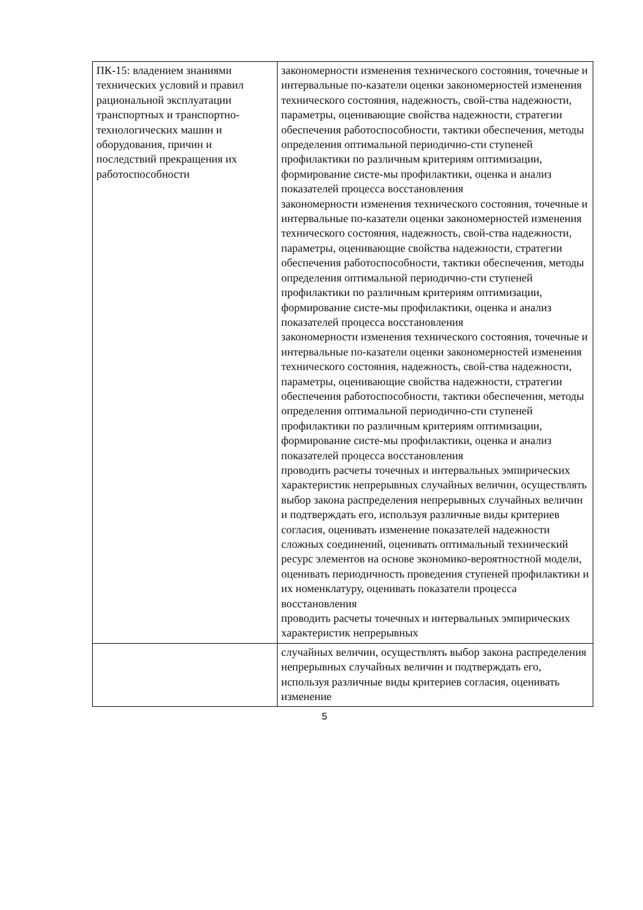| ПК-15: владением знаниями технических условий и правил рациональной эксплуатации транспортных и транспортно-технологических машин и оборудования, причин и последствий прекращения их работоспособности | закономерности изменения технического состояния, точечные и интервальные по-казатели оценки закономерностей изменения технического состояния, надежность, свой-ства надежности, параметры, оценивающие свойства надежности, стратегии обеспечения работоспособности, тактики обеспечения, методы определения оптимальной периодично-сти ступеней профилактики по различным критериям оптимизации, формирование систе-мы профилактики, оценка и анализ показателей процесса восстановления закономерности изменения технического состояния, точечные и интервальные по-казатели оценки закономерностей изменения технического состояния, надежность, свой-ства надежности, параметры, оценивающие свойства надежности, стратегии обеспечения работоспособности, тактики обеспечения, методы определения оптимальной периодично-сти ступеней профилактики по различным критериям оптимизации, формирование систе-мы профилактики, оценка и анализ показателей процесса восстановления закономерности изменения технического состояния, точечные и интервальные по-казатели оценки закономерностей изменения технического состояния, надежность, свой-ства надежности, параметры, оценивающие свойства надежности, стратегии обеспечения работоспособности, тактики обеспечения, методы определения оптимальной периодично-сти ступеней профилактики по различным критериям оптимизации, формирование систе-мы профилактики, оценка и анализ показателей процесса восстановления проводить расчеты точечных и интервальных эмпирических характеристик непрерывных случайных величин, осуществлять выбор закона распределения непрерывных случайных величин и подтверждать его, используя различные виды критериев согласия, оценивать изменение показателей надежности сложных соединений, оценивать оптимальный технический ресурс элементов на основе экономико-вероятностной модели, оценивать периодичность проведения ступеней профилактики и их номенклатуру, оценивать показатели процесса восстановления проводить расчеты точечных и интервальных эмпирических характеристик непрерывных |
| | случайных величин, осуществлять выбор закона распределения непрерывных случайных величин и подтверждать его, используя различные виды критериев согласия, оценивать изменение |
5